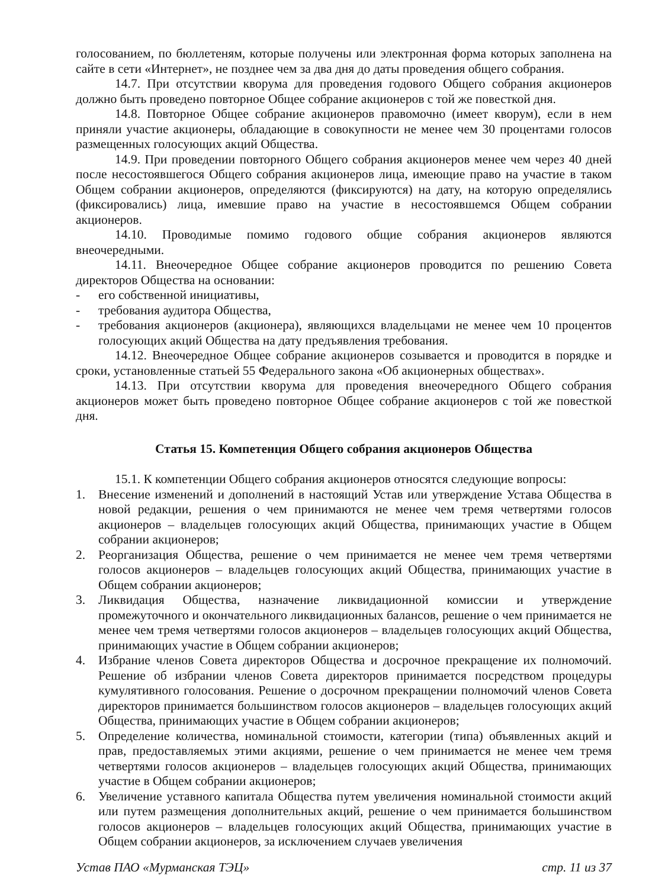голосованием, по бюллетеням, которые получены или электронная форма которых заполнена на сайте в сети «Интернет», не позднее чем за два дня до даты проведения общего собрания.
14.7. При отсутствии кворума для проведения годового Общего собрания акционеров должно быть проведено повторное Общее собрание акционеров с той же повесткой дня.
14.8. Повторное Общее собрание акционеров правомочно (имеет кворум), если в нем приняли участие акционеры, обладающие в совокупности не менее чем 30 процентами голосов размещенных голосующих акций Общества.
14.9. При проведении повторного Общего собрания акционеров менее чем через 40 дней после несостоявшегося Общего собрания акционеров лица, имеющие право на участие в таком Общем собрании акционеров, определяются (фиксируются) на дату, на которую определялись (фиксировались) лица, имевшие право на участие в несостоявшемся Общем собрании акционеров.
14.10. Проводимые помимо годового общие собрания акционеров являются внеочередными.
14.11. Внеочередное Общее собрание акционеров проводится по решению Совета директоров Общества на основании:
- его собственной инициативы,
- требования аудитора Общества,
- требования акционеров (акционера), являющихся владельцами не менее чем 10 процентов голосующих акций Общества на дату предъявления требования.
14.12. Внеочередное Общее собрание акционеров созывается и проводится в порядке и сроки, установленные статьей 55 Федерального закона «Об акционерных обществах».
14.13. При отсутствии кворума для проведения внеочередного Общего собрания акционеров может быть проведено повторное Общее собрание акционеров с той же повесткой дня.
Статья 15. Компетенция Общего собрания акционеров Общества
15.1. К компетенции Общего собрания акционеров относятся следующие вопросы:
1. Внесение изменений и дополнений в настоящий Устав или утверждение Устава Общества в новой редакции, решения о чем принимаются не менее чем тремя четвертями голосов акционеров – владельцев голосующих акций Общества, принимающих участие в Общем собрании акционеров;
2. Реорганизация Общества, решение о чем принимается не менее чем тремя четвертями голосов акционеров – владельцев голосующих акций Общества, принимающих участие в Общем собрании акционеров;
3. Ликвидация Общества, назначение ликвидационной комиссии и утверждение промежуточного и окончательного ликвидационных балансов, решение о чем принимается не менее чем тремя четвертями голосов акционеров – владельцев голосующих акций Общества, принимающих участие в Общем собрании акционеров;
4. Избрание членов Совета директоров Общества и досрочное прекращение их полномочий. Решение об избрании членов Совета директоров принимается посредством процедуры кумулятивного голосования. Решение о досрочном прекращении полномочий членов Совета директоров принимается большинством голосов акционеров – владельцев голосующих акций Общества, принимающих участие в Общем собрании акционеров;
5. Определение количества, номинальной стоимости, категории (типа) объявленных акций и прав, предоставляемых этими акциями, решение о чем принимается не менее чем тремя четвертями голосов акционеров – владельцев голосующих акций Общества, принимающих участие в Общем собрании акционеров;
6. Увеличение уставного капитала Общества путем увеличения номинальной стоимости акций или путем размещения дополнительных акций, решение о чем принимается большинством голосов акционеров – владельцев голосующих акций Общества, принимающих участие в Общем собрании акционеров, за исключением случаев увеличения
Устав ПАО «Мурманская ТЭЦ» стр. 11 из 37